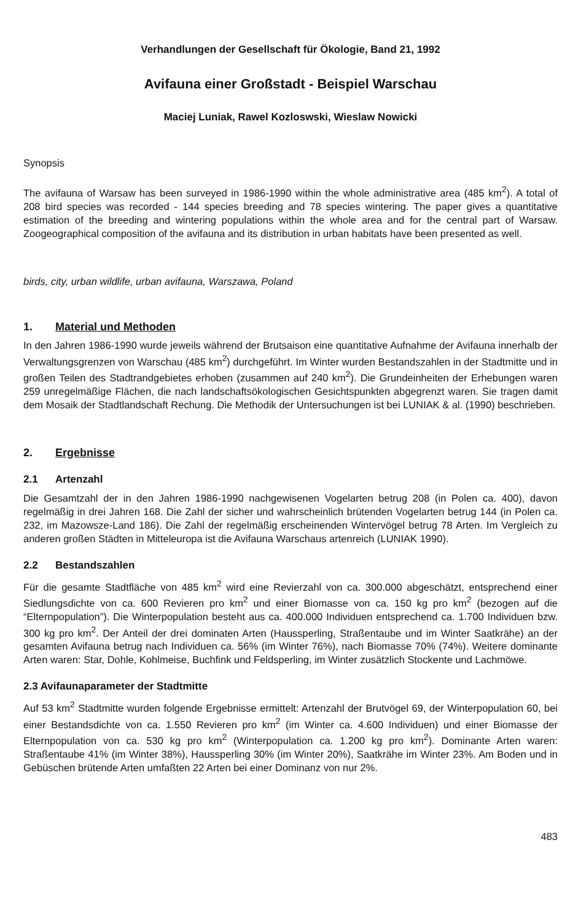Verhandlungen der Gesellschaft für Ökologie, Band 21, 1992
Avifauna einer Großstadt - Beispiel Warschau
Maciej Luniak, Rawel Kozloswski, Wieslaw Nowicki
Synopsis
The avifauna of Warsaw has been surveyed in 1986-1990 within the whole administrative area (485 km<sup>2</sup>). A total of 208 bird species was recorded - 144 species breeding and 78 species wintering. The paper gives a quantitative estimation of the breeding and wintering populations within the whole area and for the central part of Warsaw. Zoogeographical composition of the avifauna and its distribution in urban habitats have been presented as well.
birds, city, urban wildlife, urban avifauna, Warszawa, Poland
1. Material und Methoden
In den Jahren 1986-1990 wurde jeweils während der Brutsaison eine quantitative Aufnahme der Avifauna innerhalb der Verwaltungsgrenzen von Warschau (485 km<sup>2</sup>) durchgeführt. Im Winter wurden Bestandszahlen in der Stadtmitte und in großen Teilen des Stadtrandgebietes erhoben (zusammen auf 240 km<sup>2</sup>). Die Grundeinheiten der Erhebungen waren 259 unregelmäßige Flächen, die nach landschaftsökologischen Gesichtspunkten abgegrenzt waren. Sie tragen damit dem Mosaik der Stadtlandschaft Rechung. Die Methodik der Untersuchungen ist bei LUNIAK & al. (1990) beschrieben.
2. Ergebnisse
2.1 Artenzahl
Die Gesamtzahl der in den Jahren 1986-1990 nachgewisenen Vogelarten betrug 208 (in Polen ca. 400), davon regelmäßig in drei Jahren 168. Die Zahl der sicher und wahrscheinlich brütenden Vogelarten betrug 144 (in Polen ca. 232, im Mazowsze-Land 186). Die Zahl der regelmäßig erscheinenden Wintervögel betrug 78 Arten. Im Vergleich zu anderen großen Städten in Mitteleuropa ist die Avifauna Warschaus artenreich (LUNIAK 1990).
2.2 Bestandszahlen
Für die gesamte Stadtfläche von 485 km<sup>2</sup> wird eine Revierzahl von ca. 300.000 abgeschätzt, entsprechend einer Siedlungsdichte von ca. 600 Revieren pro km<sup>2</sup> und einer Biomasse von ca. 150 kg pro km<sup>2</sup> (bezogen auf die “Elternpopulation”). Die Winterpopulation besteht aus ca. 400.000 Individuen entsprechend ca. 1.700 Individuen bzw. 300 kg pro km<sup>2</sup>. Der Anteil der drei dominaten Arten (Haussperling, Straßentaube und im Winter Saatkrähe) an der gesamten Avifauna betrug nach Individuen ca. 56% (im Winter 76%), nach Biomasse 70% (74%). Weitere dominante Arten waren: Star, Dohle, Kohlmeise, Buchfink und Feldsperling, im Winter zusätzlich Stockente und Lachmöwe.
2.3 Avifaunaparameter der Stadtmitte
Auf 53 km<sup>2</sup> Stadtmitte wurden folgende Ergebnisse ermittelt: Artenzahl der Brutvögel 69, der Winterpopulation 60, bei einer Bestandsdichte von ca. 1.550 Revieren pro km<sup>2</sup> (im Winter ca. 4.600 Individuen) und einer Biomasse der Elternpopulation von ca. 530 kg pro km<sup>2</sup> (Winterpopulation ca. 1.200 kg pro km<sup>2</sup>). Dominante Arten waren: Straßentaube 41% (im Winter 38%), Haussperling 30% (im Winter 20%), Saatkrähe im Winter 23%. Am Boden und in Gebüschen brütende Arten umfaßten 22 Arten bei einer Dominanz von nur 2%.
483